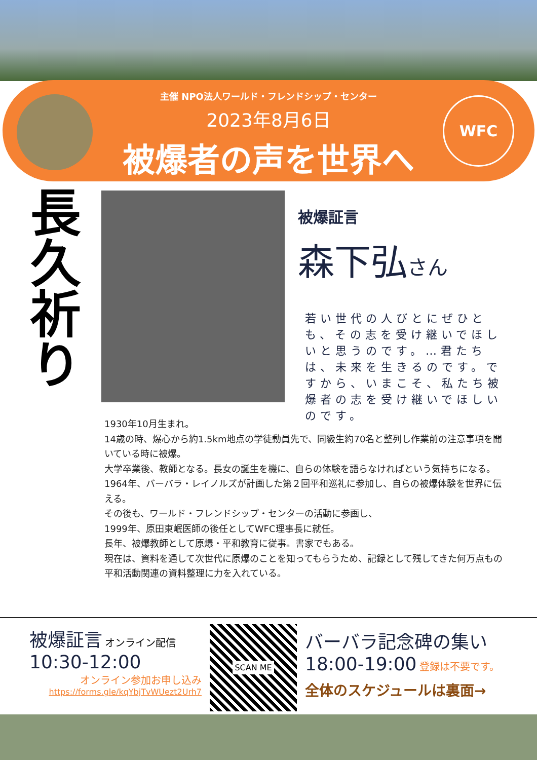WFC
主催 NPO法人ワールド・フレンドシップ・センター
2023年8月6日
被爆者の声を世界へ
長久祈り
被爆証言
森下弘さん
若い世代の人びとにぜひとも、その志を受け継いでほしいと思うのです。…君たちは、未来を生きるのです。ですから、いまこそ、私たち被爆者の志を受け継いでほしいのです。
1930年10月生まれ。
14歳の時、爆心から約1.5km地点の学徒動員先で、同級生約70名と整列し作業前の注意事項を聞いている時に被爆。
大学卒業後、教師となる。長女の誕生を機に、自らの体験を語らなければという気持ちになる。1964年、バーバラ・レイノルズが計画した第２回平和巡礼に参加し、自らの被爆体験を世界に伝える。
その後も、ワールド・フレンドシップ・センターの活動に参画し、
1999年、原田東岷医師の後任としてWFC理事長に就任。
長年、被爆教師として原爆・平和教育に従事。書家でもある。
現在は、資料を通して次世代に原爆のことを知ってもらうため、記録として残してきた何万点もの平和活動関連の資料整理に力を入れている。
被爆証言 オンライン配信
10:30-12:00
オンライン参加お申し込み
https://forms.gle/kqYbjTvWUezt2Urh7
SCAN ME
バーバラ記念碑の集い
18:00-19:00 登録は不要です。
全体のスケジュールは裏面→